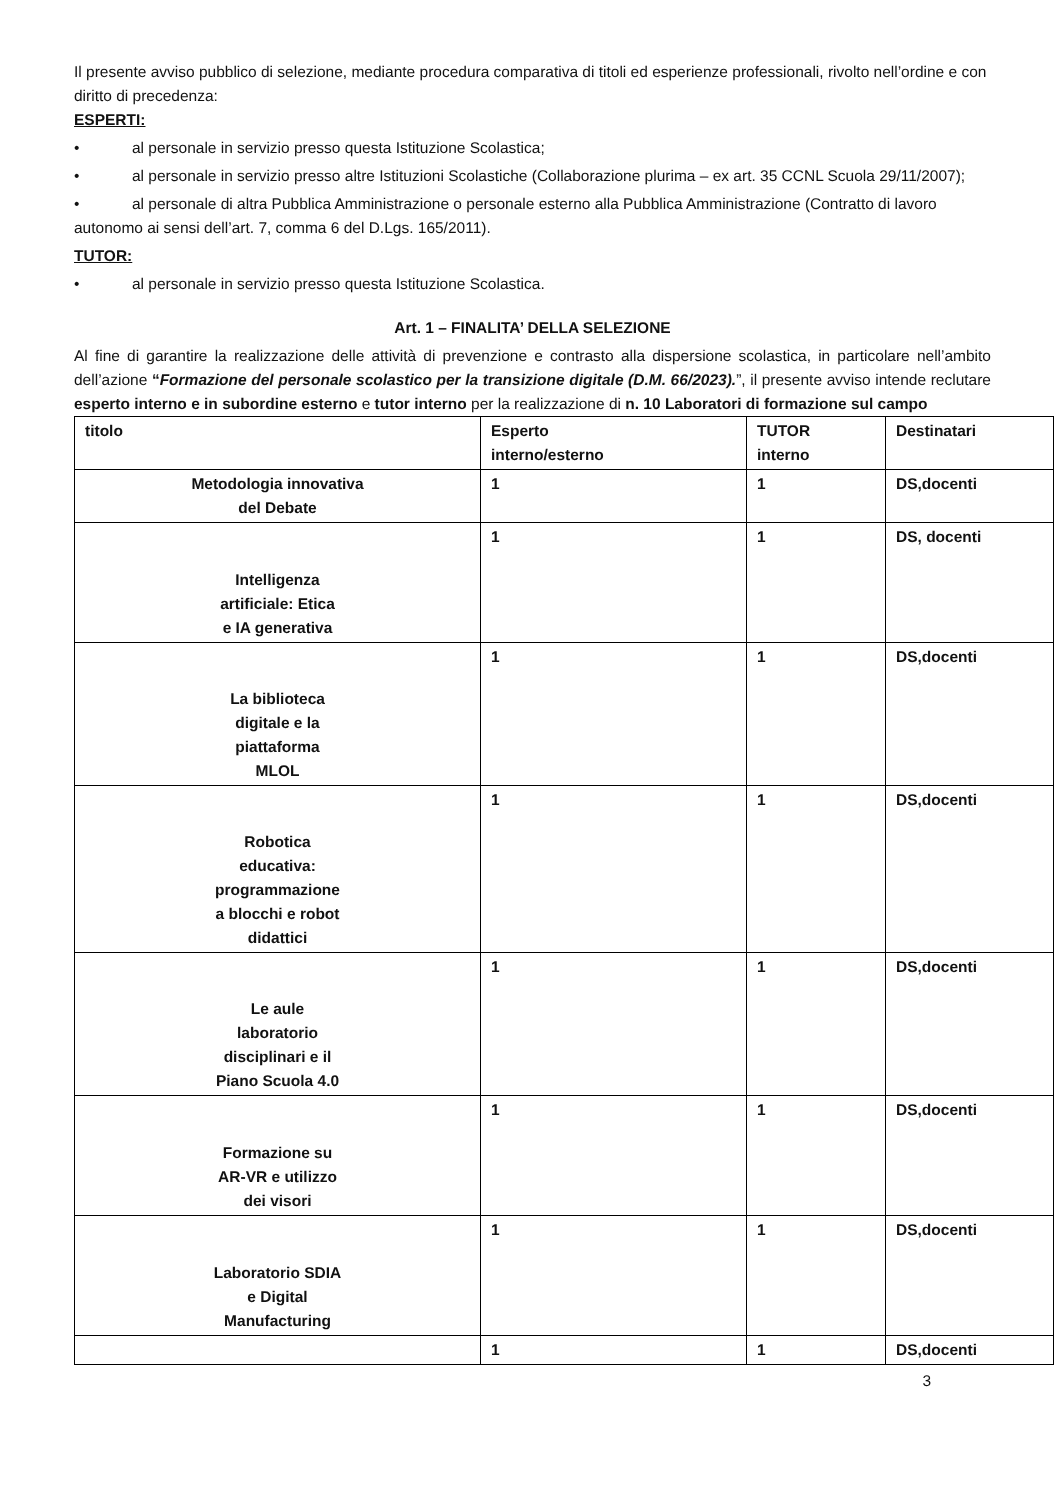Il presente avviso pubblico di selezione, mediante procedura comparativa di titoli ed esperienze professionali, rivolto nell’ordine e con diritto di precedenza:
ESPERTI:
• al personale in servizio presso questa Istituzione Scolastica;
• al personale in servizio presso altre Istituzioni Scolastiche (Collaborazione plurima – ex art. 35 CCNL Scuola 29/11/2007);
• al personale di altra Pubblica Amministrazione o personale esterno alla Pubblica Amministrazione (Contratto di lavoro autonomo ai sensi dell’art. 7, comma 6 del D.Lgs. 165/2011).
TUTOR:
• al personale in servizio presso questa Istituzione Scolastica.
Art. 1 – FINALITA’ DELLA SELEZIONE
Al fine di garantire la realizzazione delle attività di prevenzione e contrasto alla dispersione scolastica, in particolare nell’ambito dell’azione “Formazione del personale scolastico per la transizione digitale (D.M. 66/2023).”, il presente avviso intende reclutare esperto interno e in subordine esterno e tutor interno per la realizzazione di n. 10 Laboratori di formazione sul campo
| titolo | Esperto interno/esterno | TUTOR interno | Destinatari |
| Metodologia innovativa del Debate | 1 | 1 | DS,docenti |
| Intelligenza artificiale: Etica e IA generativa | 1 | 1 | DS, docenti |
| La biblioteca digitale e la piattaforma MLOL | 1 | 1 | DS,docenti |
| Robotica educativa: programmazione a blocchi e robot didattici | 1 | 1 | DS,docenti |
| Le aule laboratorio disciplinari e il Piano Scuola 4.0 | 1 | 1 | DS,docenti |
| Formazione su AR-VR e utilizzo dei visori | 1 | 1 | DS,docenti |
| Laboratorio SDIA e Digital Manufacturing | 1 | 1 | DS,docenti |
| | 1 | 1 | DS,docenti |
3